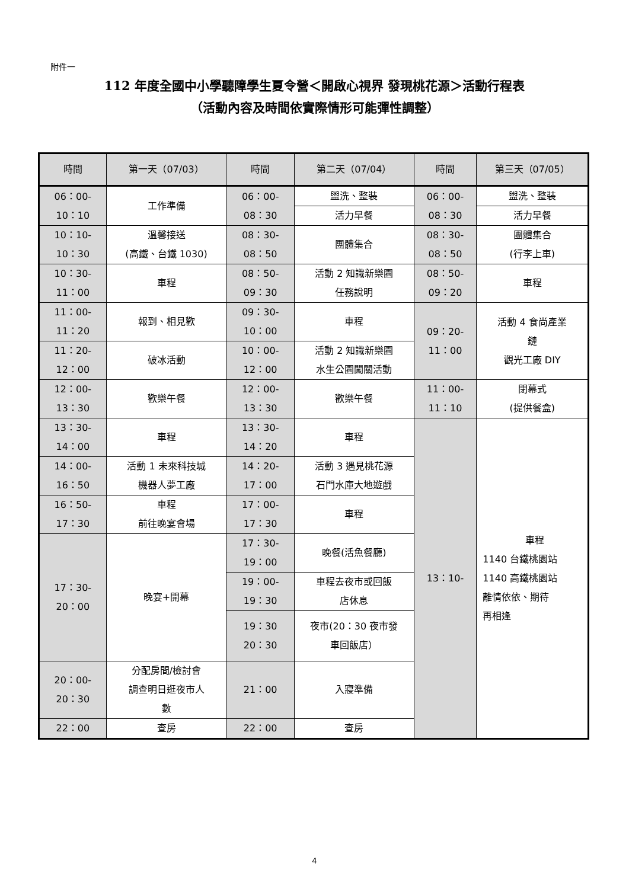附件一
112 年度全國中小學聽障學生夏令營＜開啟心視界 發現桃花源＞活動行程表
（活動內容及時間依實際情形可能彈性調整）
| 時間 | 第一天（07/03） | 時間 | 第二天（07/04） | 時間 | 第三天（07/05） |
| --- | --- | --- | --- | --- | --- |
| 06：00- 10：10 | 工作準備 | 06：00- 08：30 | 盥洗、整裝 | 06：00- 08：30 | 盥洗、整裝 |
| | | | 活力早餐 | | 活力早餐 |
| 10：10- 10：30 | 溫馨接送 (高鐵、台鐵 1030) | 08：30- 08：50 | 團體集合 | 08：30- 08：50 | 團體集合 (行李上車) |
| 10：30- 11：00 | 車程 | 08：50- 09：30 | 活動 2 知識新樂園 任務說明 | 08：50- 09：20 | 車程 |
| 11：00- 11：20 | 報到、相見歡 | 09：30- 10：00 | 車程 | 09：20- 11：00 | 活動 4 食尚產業 鏈 觀光工廠 DIY |
| 11：20- 12：00 | 破冰活動 | 10：00- 12：00 | 活動 2 知識新樂園 水生公園闖關活動 | | |
| 12：00- 13：30 | 歡樂午餐 | 12：00- 13：30 | 歡樂午餐 | 11：00- 11：10 | 閉幕式 (提供餐盒) |
| 13：30- 14：00 | 車程 | 13：30- 14：20 | 車程 | 13：10- | 車程 1140 台鐵桃園站 1140 高鐵桃園站 離情依依、期待 再相逢 |
| 14：00- 16：50 | 活動 1 未來科技城 機器人夢工廠 | 14：20- 17：00 | 活動 3 遇見桃花源 石門水庫大地遊戲 | | |
| 16：50- 17：30 | 車程 前往晚宴會場 | 17：00- 17：30 | 車程 | | |
| 17：30- 20：00 | 晚宴+開幕 | 17：30- 19：00 | 晚餐(活魚餐廳) | | |
| | | 19：00- 19：30 | 車程去夜市或回飯 店休息 | | |
| | | 19：30 20：30 | 夜市(20：30 夜市發 車回飯店） | | |
| 20：00- 20：30 | 分配房間/檢討會 調查明日逛夜市人 數 | 21：00 | 入寢準備 | | |
| 22：00 | 查房 | 22：00 | 查房 | | |
4